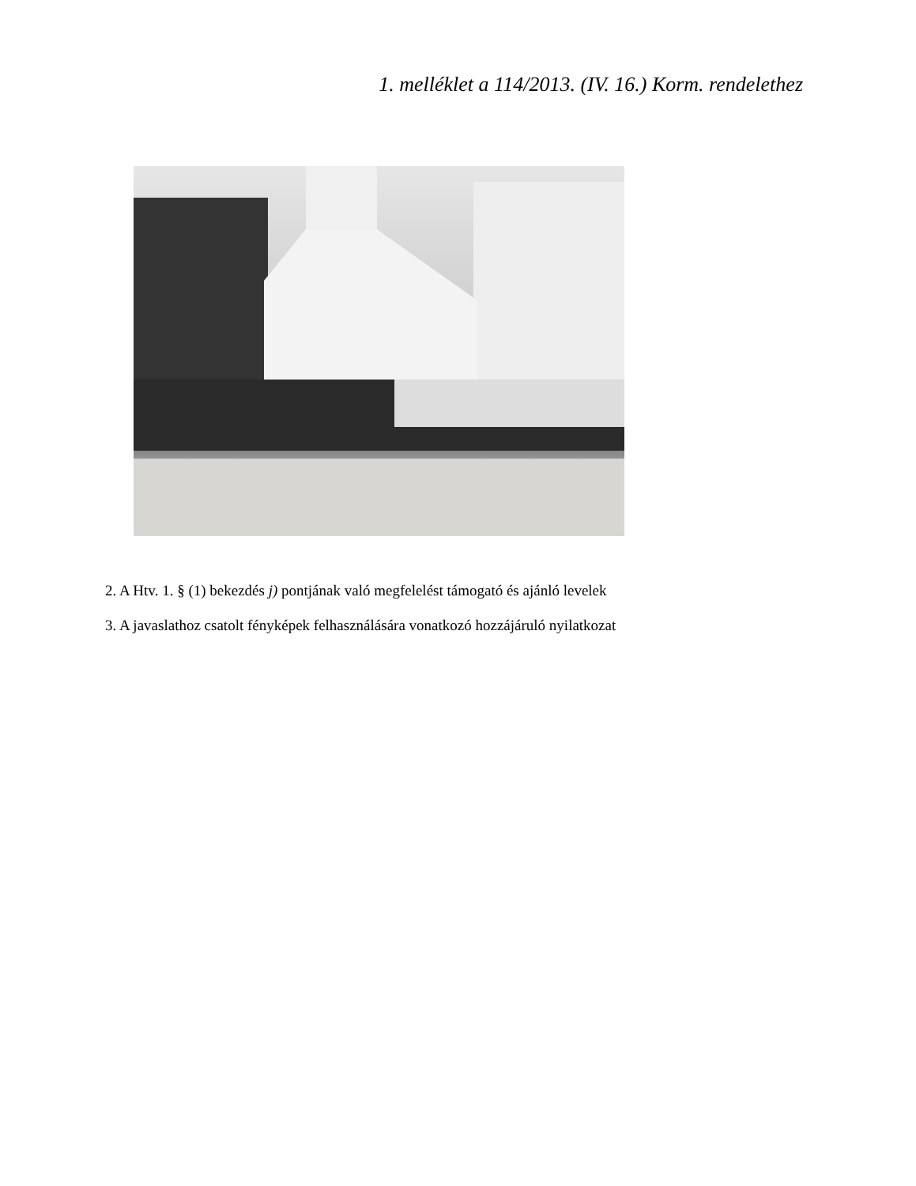1. melléklet a 114/2013. (IV. 16.) Korm. rendelethez
2. A Htv. 1. § (1) bekezdés j) pontjának való megfelelést támogató és ajánló levelek
3. A javaslathoz csatolt fényképek felhasználására vonatkozó hozzájáruló nyilatkozat